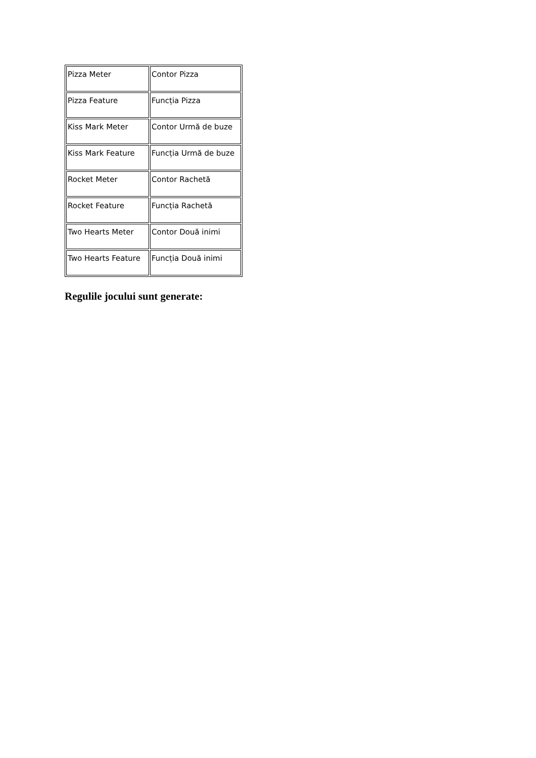| Pizza Meter | Contor Pizza |
| Pizza Feature | Funcția Pizza |
| Kiss Mark Meter | Contor Urmă de buze |
| Kiss Mark Feature | Funcția Urmă de buze |
| Rocket Meter | Contor Rachetă |
| Rocket Feature | Funcția Rachetă |
| Two Hearts Meter | Contor Două inimi |
| Two Hearts Feature | Funcția Două inimi |
Regulile jocului sunt generate: